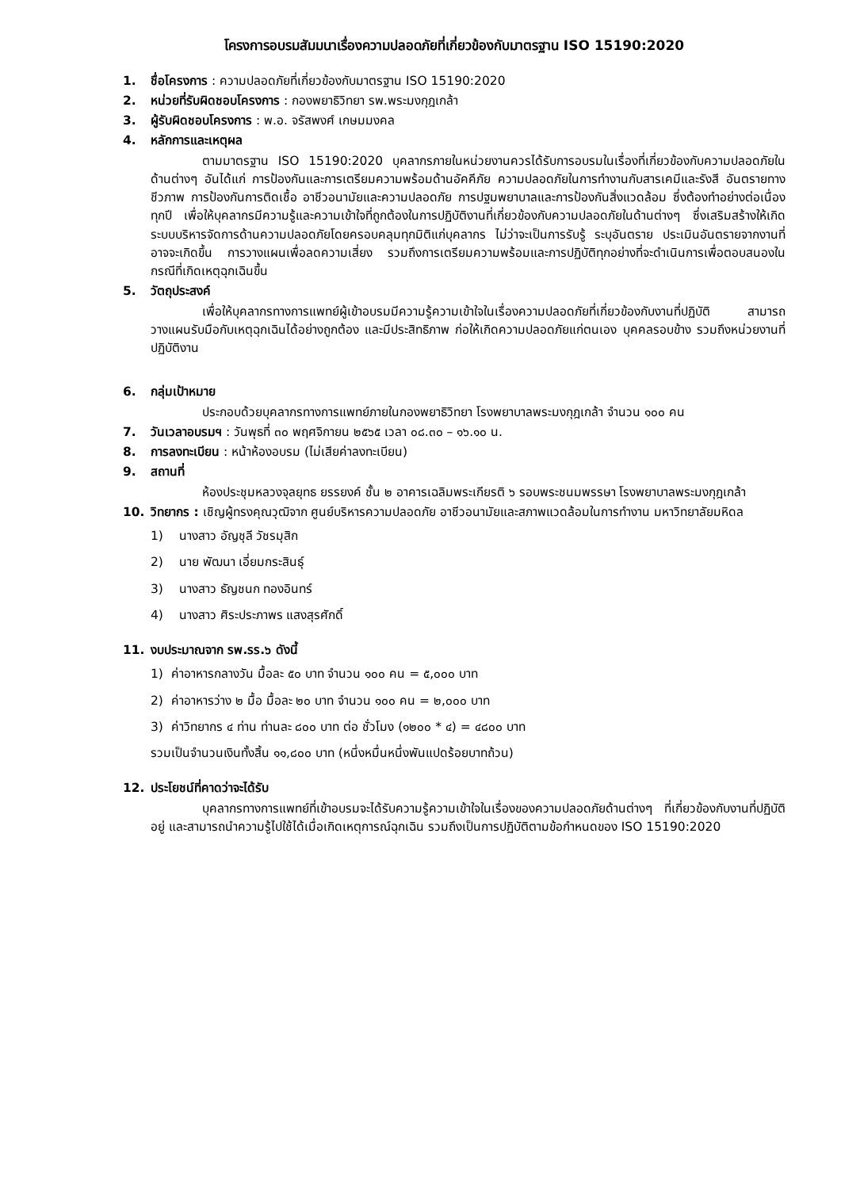โครงการอบรมสัมมนาเรื่องความปลอดภัยที่เกี่ยวข้องกับมาตรฐาน ISO 15190:2020
1. ชื่อโครงการ : ความปลอดภัยที่เกี่ยวข้องกับมาตรฐาน ISO 15190:2020
2. หน่วยที่รับผิดชอบโครงการ : กองพยาธิวิทยา รพ.พระมงกุฎเกล้า
3. ผู้รับผิดชอบโครงการ : พ.อ. จรัสพงศ์ เกษมมงคล
4. หลักการและเหตุผล
ตามมาตรฐาน ISO 15190:2020 บุคลากรภายในหน่วยงานควรได้รับการอบรมในเรื่องที่เกี่ยวข้องกับความปลอดภัยในด้านต่างๆ อันได้แก่ การป้องกันและการเตรียมความพร้อมด้านอัคคีภัย ความปลอดภัยในการทำงานกับสารเคมีและรังสี อันตรายทางชีวภาพ การป้องกันการติดเชื้อ อาชีวอนามัยและความปลอดภัย การปฐมพยาบาลและการป้องกันสิ่งแวดล้อม ซึ่งต้องทำอย่างต่อเนื่องทุกปี เพื่อให้บุคลากรมีความรู้และความเข้าใจที่ถูกต้องในการปฏิบัติงานที่เกี่ยวข้องกับความปลอดภัยในด้านต่างๆ ซึ่งเสริมสร้างให้เกิดระบบบริหารจัดการด้านความปลอดภัยโดยครอบคลุมทุกมิติแก่บุคลากร ไม่ว่าจะเป็นการรับรู้ ระบุอันตราย ประเมินอันตรายจากงานที่อาจจะเกิดขึ้น การวางแผนเพื่อลดความเสี่ยง รวมถึงการเตรียมความพร้อมและการปฏิบัติทุกอย่างที่จะดำเนินการเพื่อตอบสนองในกรณีที่เกิดเหตุฉุกเฉินขึ้น
5. วัตถุประสงค์
เพื่อให้บุคลากรทางการแพทย์ผู้เข้าอบรมมีความรู้ความเข้าใจในเรื่องความปลอดภัยที่เกี่ยวข้องกับงานที่ปฏิบัติ สามารถวางแผนรับมือกับเหตุฉุกเฉินได้อย่างถูกต้อง และมีประสิทธิภาพ ก่อให้เกิดความปลอดภัยแก่ตนเอง บุคคลรอบข้าง รวมถึงหน่วยงานที่ปฏิบัติงาน
6. กลุ่มเป้าหมาย
ประกอบด้วยบุคลากรทางการแพทย์ภายในกองพยาธิวิทยา โรงพยาบาลพระมงกุฎเกล้า จำนวน ๑๐๐ คน
7. วันเวลาอบรมฯ : วันพุธที่ ๓๐ พฤศจิกายน ๒๕๖๕ เวลา ๐๘.๓๐ – ๑๖.๑๐ น.
8. การลงทะเบียน : หน้าห้องอบรม (ไม่เสียค่าลงทะเบียน)
9. สถานที่
ห้องประชุมหลวงจุลยุทธ ยรรยงค์ ชั้น ๒ อาคารเฉลิมพระเกียรติ ๖ รอบพระชนมพรรษา โรงพยาบาลพระมงกุฎเกล้า
10. วิทยากร : เชิญผู้ทรงคุณวุฒิจาก ศูนย์บริหารความปลอดภัย อาชีวอนามัยและสภาพแวดล้อมในการทำงาน มหาวิทยาลัยมหิดล
1) นางสาว อัญชุลี วัชรมุสิก
2) นาย พัฒนา เอี่ยมกระสินธุ์
3) นางสาว ธัญชนก ทองอินทร์
4) นางสาว ศิระประภาพร แสงสุรศักดิ์
11. งบประมาณจาก รพ.รร.๖ ดังนี้
1) ค่าอาหารกลางวัน มื้อละ ๕๐ บาท จำนวน ๑๐๐ คน = ๕,๐๐๐ บาท
2) ค่าอาหารว่าง ๒ มื้อ มื้อละ ๒๐ บาท จำนวน ๑๐๐ คน = ๒,๐๐๐ บาท
3) ค่าวิทยากร ๔ ท่าน ท่านละ ๘๐๐ บาท ต่อ ชั่วโมง (๑๒๐๐ * ๔) = ๔๘๐๐ บาท
รวมเป็นจำนวนเงินทั้งสิ้น ๑๑,๘๐๐ บาท (หนึ่งหมื่นหนึ่งพันแปดร้อยบาทถ้วน)
12. ประโยชน์ที่คาดว่าจะได้รับ
บุคลากรทางการแพทย์ที่เข้าอบรมจะได้รับความรู้ความเข้าใจในเรื่องของความปลอดภัยด้านต่างๆ ที่เกี่ยวข้องกับงานที่ปฏิบัติอยู่ และสามารถนำความรู้ไปใช้ได้เมื่อเกิดเหตุการณ์ฉุกเฉิน รวมถึงเป็นการปฏิบัติตามข้อกำหนดของ ISO 15190:2020